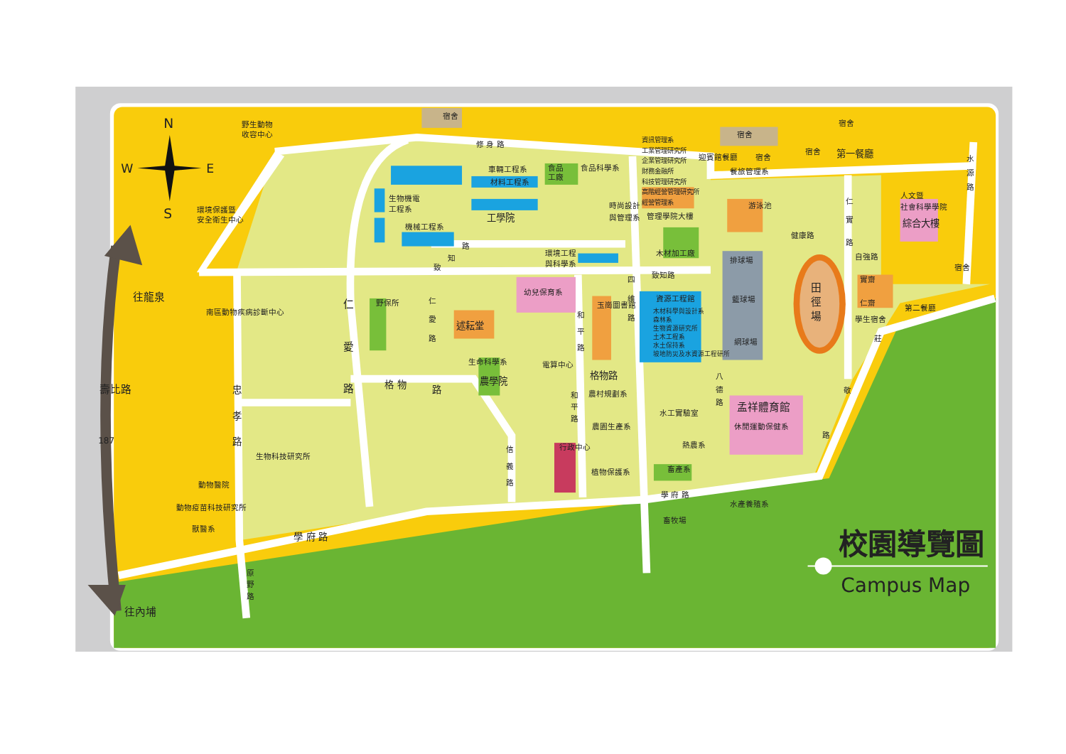N
S
W
E
野生動物
收容中心
環境保護暨
安全衛生中心
宿舍
修 身 路
車輛工程系
材料工程系
工學院
生物機電
工程系
機械工程系
食品
工廠
食品科學系
時尚設計
與管理系
資訊管理系
工業管理研究所
企業管理研究所
財務金融所
科技管理研究所
高階經營管理研究所
經營管理系
管理學院大樓
迎賓館餐廳
餐旅管理系
宿舍
宿舍
宿舍
宿舍
第一餐廳
水
源
路
人文暨
社會科學學院
綜合大樓
游泳池
仁
實
路
健康路
自強路
宿舍
木材加工廠
環境工程
與科學系
路
知
致
致知路
四
維
路
排球場
籃球場
網球場
田
徑
場
實齋
仁齋
學生宿舍
第二餐廳
莊
敬
路
資源工程館
木材科學與設計系
森林系
生物資源研究所
土木工程系
水土保持系
坡地防災及水資源工程研所
玉崗圖書館
和
平
路
幼兒保育系
仁
愛
路
述耘堂
野保所
仁
愛
路
格 物
路
生命科學系
農學院
電算中心
格物路
和
平
路
農村規劃系
農園生產系
行政中心
植物保護系
信
義
路
水工實驗室
熱農系
畜產系
八
德
路
孟祥體育館
休閒運動保健系
學 府 路
水產養殖系
畜牧場
南區動物疾病診斷中心
忠
孝
路
生物科技研究所
動物醫院
動物疫苗科技研究所
獸醫系
學 府 路
原
野
路
往龍泉
壽比路
187
往內埔
校園導覽圖
Campus Map